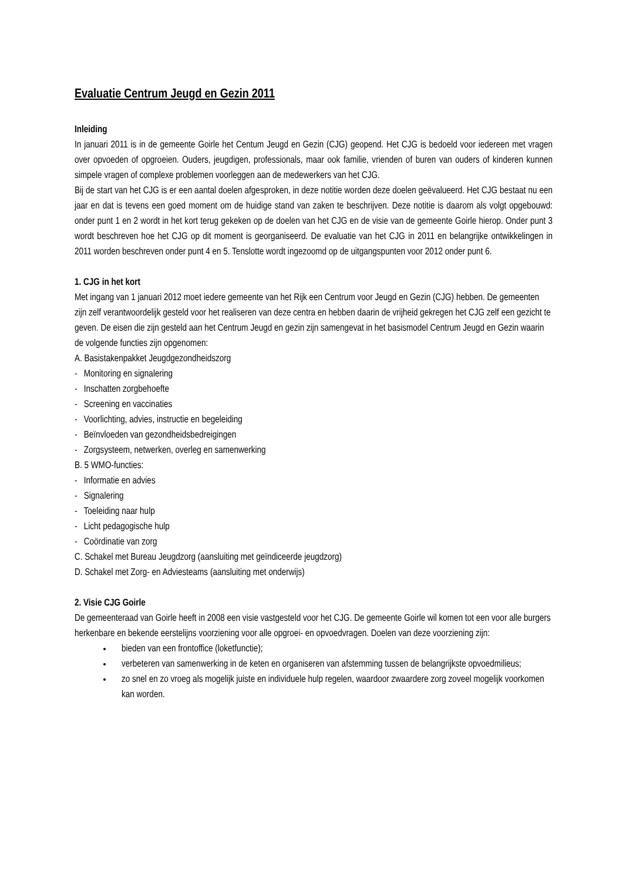Evaluatie Centrum Jeugd en Gezin 2011
Inleiding
In januari 2011 is in de gemeente Goirle het Centum Jeugd en Gezin (CJG) geopend. Het CJG is bedoeld voor iedereen met vragen over opvoeden of opgroeien. Ouders, jeugdigen, professionals, maar ook familie, vrienden of buren van ouders of kinderen kunnen simpele vragen of complexe problemen voorleggen aan de medewerkers van het CJG.
Bij de start van het CJG is er een aantal doelen afgesproken, in deze notitie worden deze doelen geëvalueerd. Het CJG bestaat nu een jaar en dat is tevens een goed moment om de huidige stand van zaken te beschrijven. Deze notitie is daarom als volgt opgebouwd: onder punt 1 en 2 wordt in het kort terug gekeken op de doelen van het CJG en de visie van de gemeente Goirle hierop. Onder punt 3 wordt beschreven hoe het CJG op dit moment is georganiseerd. De evaluatie van het CJG in 2011 en belangrijke ontwikkelingen in 2011 worden beschreven onder punt 4 en 5. Tenslotte wordt ingezoomd op de uitgangspunten voor 2012 onder punt 6.
1. CJG in het kort
Met ingang van 1 januari 2012 moet iedere gemeente van het Rijk een Centrum voor Jeugd en Gezin (CJG) hebben. De gemeenten zijn zelf verantwoordelijk gesteld voor het realiseren van deze centra en hebben daarin de vrijheid gekregen het CJG zelf een gezicht te geven. De eisen die zijn gesteld aan het Centrum Jeugd en gezin zijn samengevat in het basismodel Centrum Jeugd en Gezin waarin de volgende functies zijn opgenomen:
A. Basistakenpakket Jeugdgezondheidszorg
- Monitoring en signalering
- Inschatten zorgbehoefte
- Screening en vaccinaties
- Voorlichting, advies, instructie en begeleiding
- Beïnvloeden van gezondheidsbedreigingen
- Zorgsysteem, netwerken, overleg en samenwerking
B. 5 WMO-functies:
- Informatie en advies
- Signalering
- Toeleiding naar hulp
- Licht pedagogische hulp
- Coördinatie van zorg
C. Schakel met Bureau Jeugdzorg (aansluiting met geïndiceerde jeugdzorg)
D. Schakel met Zorg- en Adviesteams (aansluiting met onderwijs)
2. Visie CJG Goirle
De gemeenteraad van Goirle heeft in 2008 een visie vastgesteld voor het CJG. De gemeente Goirle wil komen tot een voor alle burgers herkenbare en bekende eerstelijns voorziening voor alle opgroei- en opvoedvragen. Doelen van deze voorziening zijn:
bieden van een frontoffice (loketfunctie);
verbeteren van samenwerking in de keten en organiseren van afstemming tussen de belangrijkste opvoedmilieus;
zo snel en zo vroeg als mogelijk juiste en individuele hulp regelen, waardoor zwaardere zorg zoveel mogelijk voorkomen kan worden.